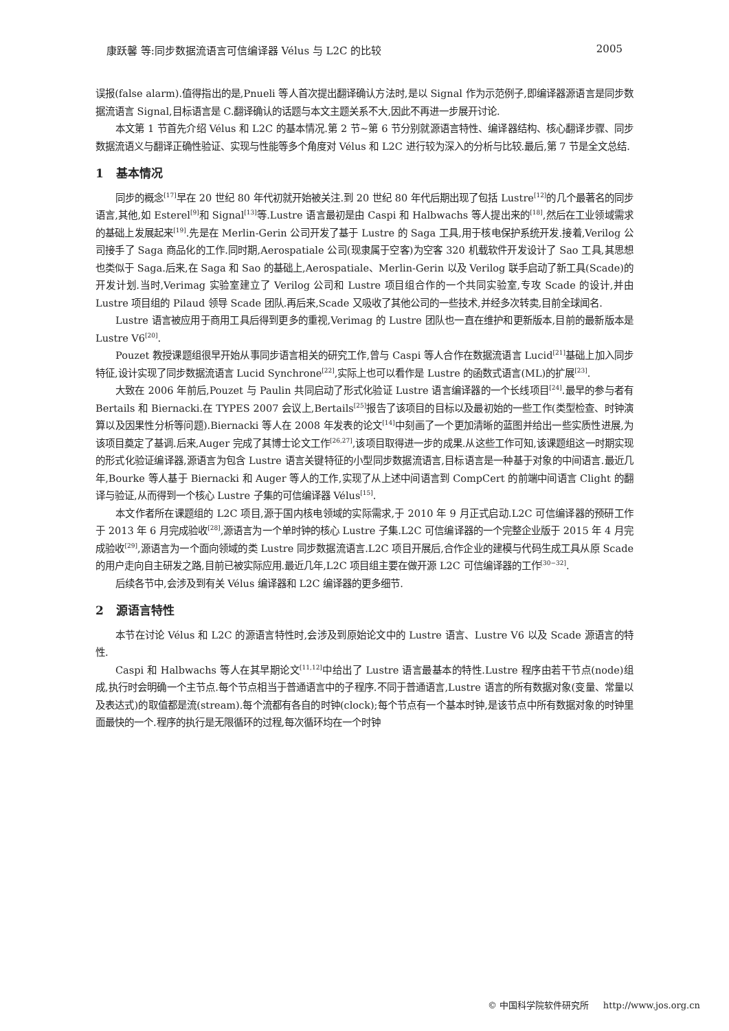康跃馨 等:同步数据流语言可信编译器 Vélus 与 L2C 的比较 2005
误报(false alarm).值得指出的是,Pnueli 等人首次提出翻译确认方法时,是以 Signal 作为示范例子,即编译器源语言是同步数据流语言 Signal,目标语言是 C.翻译确认的话题与本文主题关系不大,因此不再进一步展开讨论.
本文第 1 节首先介绍 Vélus 和 L2C 的基本情况.第 2 节~第 6 节分别就源语言特性、编译器结构、核心翻译步骤、同步数据流语义与翻译正确性验证、实现与性能等多个角度对 Vélus 和 L2C 进行较为深入的分析与比较.最后,第 7 节是全文总结.
1 基本情况
同步的概念<sup>[17]</sup>早在 20 世纪 80 年代初就开始被关注.到 20 世纪 80 年代后期出现了包括 Lustre<sup>[12]</sup>的几个最著名的同步语言,其他,如 Esterel<sup>[9]</sup>和 Signal<sup>[13]</sup>等.Lustre 语言最初是由 Caspi 和 Halbwachs 等人提出来的<sup>[18]</sup>,然后在工业领域需求的基础上发展起来<sup>[19]</sup>.先是在 Merlin-Gerin 公司开发了基于 Lustre 的 Saga 工具,用于核电保护系统开发.接着,Verilog 公司接手了 Saga 商品化的工作.同时期,Aerospatiale 公司(现隶属于空客)为空客 320 机载软件开发设计了 Sao 工具,其思想也类似于 Saga.后来,在 Saga 和 Sao 的基础上,Aerospatiale、Merlin-Gerin 以及 Verilog 联手启动了新工具(Scade)的开发计划.当时,Verimag 实验室建立了 Verilog 公司和 Lustre 项目组合作的一个共同实验室,专攻 Scade 的设计,并由 Lustre 项目组的 Pilaud 领导 Scade 团队.再后来,Scade 又吸收了其他公司的一些技术,并经多次转卖,目前全球闻名.
Lustre 语言被应用于商用工具后得到更多的重视,Verimag 的 Lustre 团队也一直在维护和更新版本,目前的最新版本是 Lustre V6<sup>[20]</sup>.
Pouzet 教授课题组很早开始从事同步语言相关的研究工作,曾与 Caspi 等人合作在数据流语言 Lucid<sup>[21]</sup>基础上加入同步特征,设计实现了同步数据流语言 Lucid Synchrone<sup>[22]</sup>,实际上也可以看作是 Lustre 的函数式语言(ML)的扩展<sup>[23]</sup>.
大致在 2006 年前后,Pouzet 与 Paulin 共同启动了形式化验证 Lustre 语言编译器的一个长线项目<sup>[24]</sup>.最早的参与者有 Bertails 和 Biernacki.在 TYPES 2007 会议上,Bertails<sup>[25]</sup>报告了该项目的目标以及最初始的一些工作(类型检查、时钟演算以及因果性分析等问题).Biernacki 等人在 2008 年发表的论文<sup>[14]</sup>中刻画了一个更加清晰的蓝图并给出一些实质性进展,为该项目奠定了基调.后来,Auger 完成了其博士论文工作<sup>[26,27]</sup>,该项目取得进一步的成果.从这些工作可知,该课题组这一时期实现的形式化验证编译器,源语言为包含 Lustre 语言关键特征的小型同步数据流语言,目标语言是一种基于对象的中间语言.最近几年,Bourke 等人基于 Biernacki 和 Auger 等人的工作,实现了从上述中间语言到 CompCert 的前端中间语言 Clight 的翻译与验证,从而得到一个核心 Lustre 子集的可信编译器 Vélus<sup>[15]</sup>.
本文作者所在课题组的 L2C 项目,源于国内核电领域的实际需求,于 2010 年 9 月正式启动.L2C 可信编译器的预研工作于 2013 年 6 月完成验收<sup>[28]</sup>,源语言为一个单时钟的核心 Lustre 子集.L2C 可信编译器的一个完整企业版于 2015 年 4 月完成验收<sup>[29]</sup>,源语言为一个面向领域的类 Lustre 同步数据流语言.L2C 项目开展后,合作企业的建模与代码生成工具从原 Scade 的用户走向自主研发之路,目前已被实际应用.最近几年,L2C 项目组主要在做开源 L2C 可信编译器的工作<sup>[30−32]</sup>.
后续各节中,会涉及到有关 Vélus 编译器和 L2C 编译器的更多细节.
2 源语言特性
本节在讨论 Vélus 和 L2C 的源语言特性时,会涉及到原始论文中的 Lustre 语言、Lustre V6 以及 Scade 源语言的特性.
Caspi 和 Halbwachs 等人在其早期论文<sup>[11,12]</sup>中给出了 Lustre 语言最基本的特性.Lustre 程序由若干节点(node)组成,执行时会明确一个主节点.每个节点相当于普通语言中的子程序.不同于普通语言,Lustre 语言的所有数据对象(变量、常量以及表达式)的取值都是流(stream).每个流都有各自的时钟(clock);每个节点有一个基本时钟,是该节点中所有数据对象的时钟里面最快的一个.程序的执行是无限循环的过程,每次循环均在一个时钟
© 中国科学院软件研究所 http://www.jos.org.cn